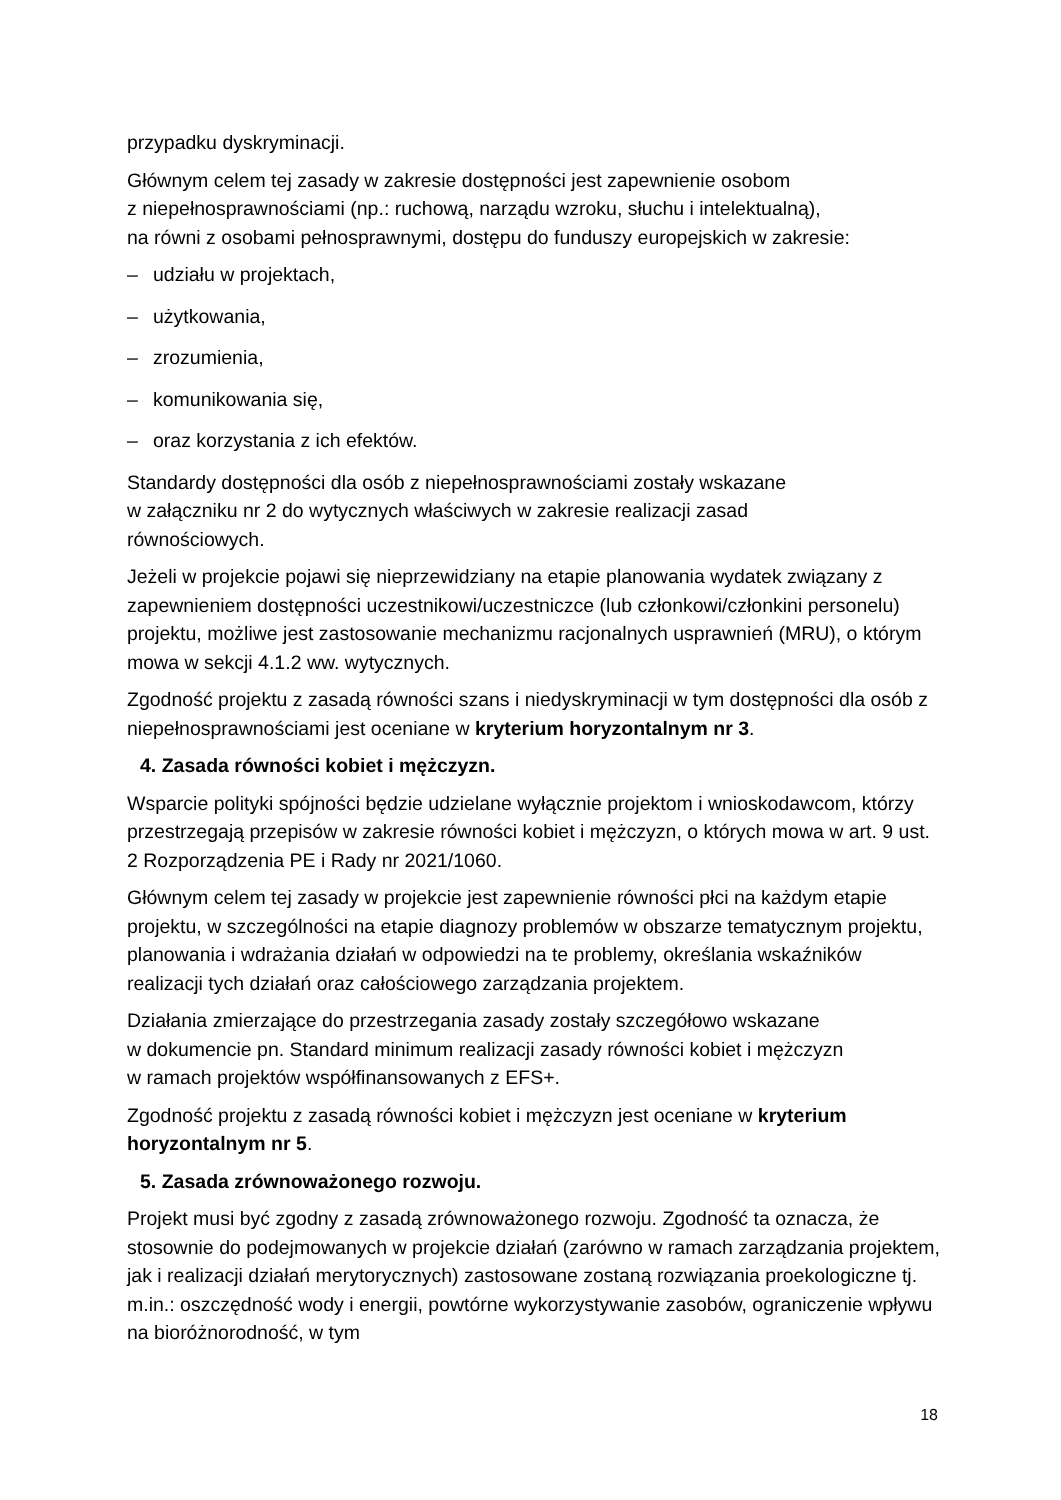przypadku dyskryminacji.
Głównym celem tej zasady w zakresie dostępności jest zapewnienie osobom
z niepełnosprawnościami (np.: ruchową, narządu wzroku, słuchu i intelektualną),
na równi z osobami pełnosprawnymi, dostępu do funduszy europejskich w zakresie:
– udziału w projektach,
– użytkowania,
– zrozumienia,
– komunikowania się,
– oraz korzystania z ich efektów.
Standardy dostępności dla osób z niepełnosprawnościami zostały wskazane
w załączniku nr 2 do wytycznych właściwych w zakresie realizacji zasad
równościowych.
Jeżeli w projekcie pojawi się nieprzewidziany na etapie planowania wydatek związany z zapewnieniem dostępności uczestnikowi/uczestniczce (lub członkowi/członkini personelu) projektu, możliwe jest zastosowanie mechanizmu racjonalnych usprawnień (MRU), o którym mowa w sekcji 4.1.2 ww. wytycznych.
Zgodność projektu z zasadą równości szans i niedyskryminacji w tym dostępności dla osób z niepełnosprawnościami jest oceniane w kryterium horyzontalnym nr 3.
4. Zasada równości kobiet i mężczyzn.
Wsparcie polityki spójności będzie udzielane wyłącznie projektom i wnioskodawcom, którzy przestrzegają przepisów w zakresie równości kobiet i mężczyzn, o których mowa w art. 9 ust. 2 Rozporządzenia PE i Rady nr 2021/1060.
Głównym celem tej zasady w projekcie jest zapewnienie równości płci na każdym etapie projektu, w szczególności na etapie diagnozy problemów w obszarze tematycznym projektu, planowania i wdrażania działań w odpowiedzi na te problemy, określania wskaźników realizacji tych działań oraz całościowego zarządzania projektem.
Działania zmierzające do przestrzegania zasady zostały szczegółowo wskazane
w dokumencie pn. Standard minimum realizacji zasady równości kobiet i mężczyzn
w ramach projektów współfinansowanych z EFS+.
Zgodność projektu z zasadą równości kobiet i mężczyzn jest oceniane w kryterium horyzontalnym nr 5.
5. Zasada zrównoważonego rozwoju.
Projekt musi być zgodny z zasadą zrównoważonego rozwoju. Zgodność ta oznacza, że stosownie do podejmowanych w projekcie działań (zarówno w ramach zarządzania projektem, jak i realizacji działań merytorycznych) zastosowane zostaną rozwiązania proekologiczne tj. m.in.: oszczędność wody i energii, powtórne wykorzystywanie zasobów, ograniczenie wpływu na bioróżnorodność, w tym
18